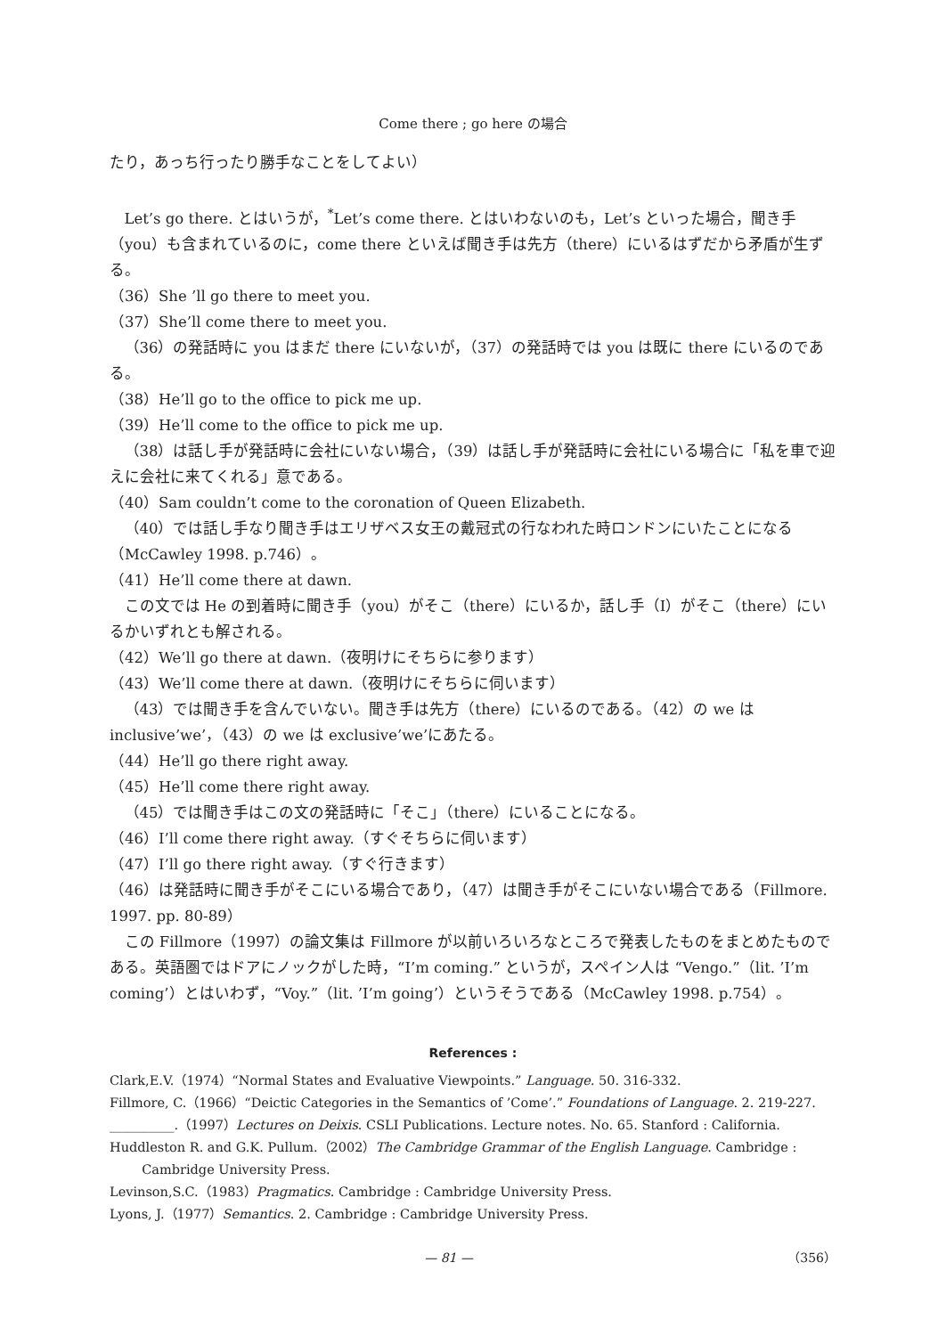Come there ; go here の場合
たり，あっち行ったり勝手なことをしてよい）
Let’s go there. とはいうが，<sup>*</sup>Let’s come there. とはいわないのも，Let’s といった場合，聞き手（you）も含まれているのに，come there といえば聞き手は先方（there）にいるはずだから矛盾が生ずる。
（36）She ’ll go there to meet you.
（37）She’ll come there to meet you.
（36）の発話時に you はまだ there にいないが，（37）の発話時では you は既に there にいるのである。
（38）He’ll go to the office to pick me up.
（39）He’ll come to the office to pick me up.
（38）は話し手が発話時に会社にいない場合，（39）は話し手が発話時に会社にいる場合に「私を車で迎えに会社に来てくれる」意である。
（40）Sam couldn’t come to the coronation of Queen Elizabeth.
（40）では話し手なり聞き手はエリザベス女王の戴冠式の行なわれた時ロンドンにいたことになる（McCawley 1998. p.746）。
（41）He’ll come there at dawn.
この文では He の到着時に聞き手（you）がそこ（there）にいるか，話し手（I）がそこ（there）にいるかいずれとも解される。
（42）We’ll go there at dawn.（夜明けにそちらに参ります）
（43）We’ll come there at dawn.（夜明けにそちらに伺います）
（43）では聞き手を含んでいない。聞き手は先方（there）にいるのである。（42）の we は inclusive’we’，（43）の we は exclusive’we’にあたる。
（44）He’ll go there right away.
（45）He’ll come there right away.
（45）では聞き手はこの文の発話時に「そこ」（there）にいることになる。
（46）I’ll come there right away.（すぐそちらに伺います）
（47）I’ll go there right away.（すぐ行きます）
（46）は発話時に聞き手がそこにいる場合であり，（47）は聞き手がそこにいない場合である（Fillmore. 1997. pp. 80-89）
この Fillmore（1997）の論文集は Fillmore が以前いろいろなところで発表したものをまとめたものである。英語圏ではドアにノックがした時，“I’m coming.” というが，スペイン人は “Vengo.”（lit. ’I’m coming’）とはいわず，“Voy.”（lit. ’I’m going’）というそうである（McCawley 1998. p.754）。
References :
Clark,E.V.（1974）“Normal States and Evaluative Viewpoints.” Language. 50. 316-332.
Fillmore, C.（1966）“Deictic Categories in the Semantics of ’Come’.” Foundations of Language. 2. 219-227.
__________.（1997）Lectures on Deixis. CSLI Publications. Lecture notes. No. 65. Stanford : California.
Huddleston R. and G.K. Pullum.（2002）The Cambridge Grammar of the English Language. Cambridge : Cambridge University Press.
Levinson,S.C.（1983）Pragmatics. Cambridge : Cambridge University Press.
Lyons, J.（1977）Semantics. 2. Cambridge : Cambridge University Press.
— 81 — （356）